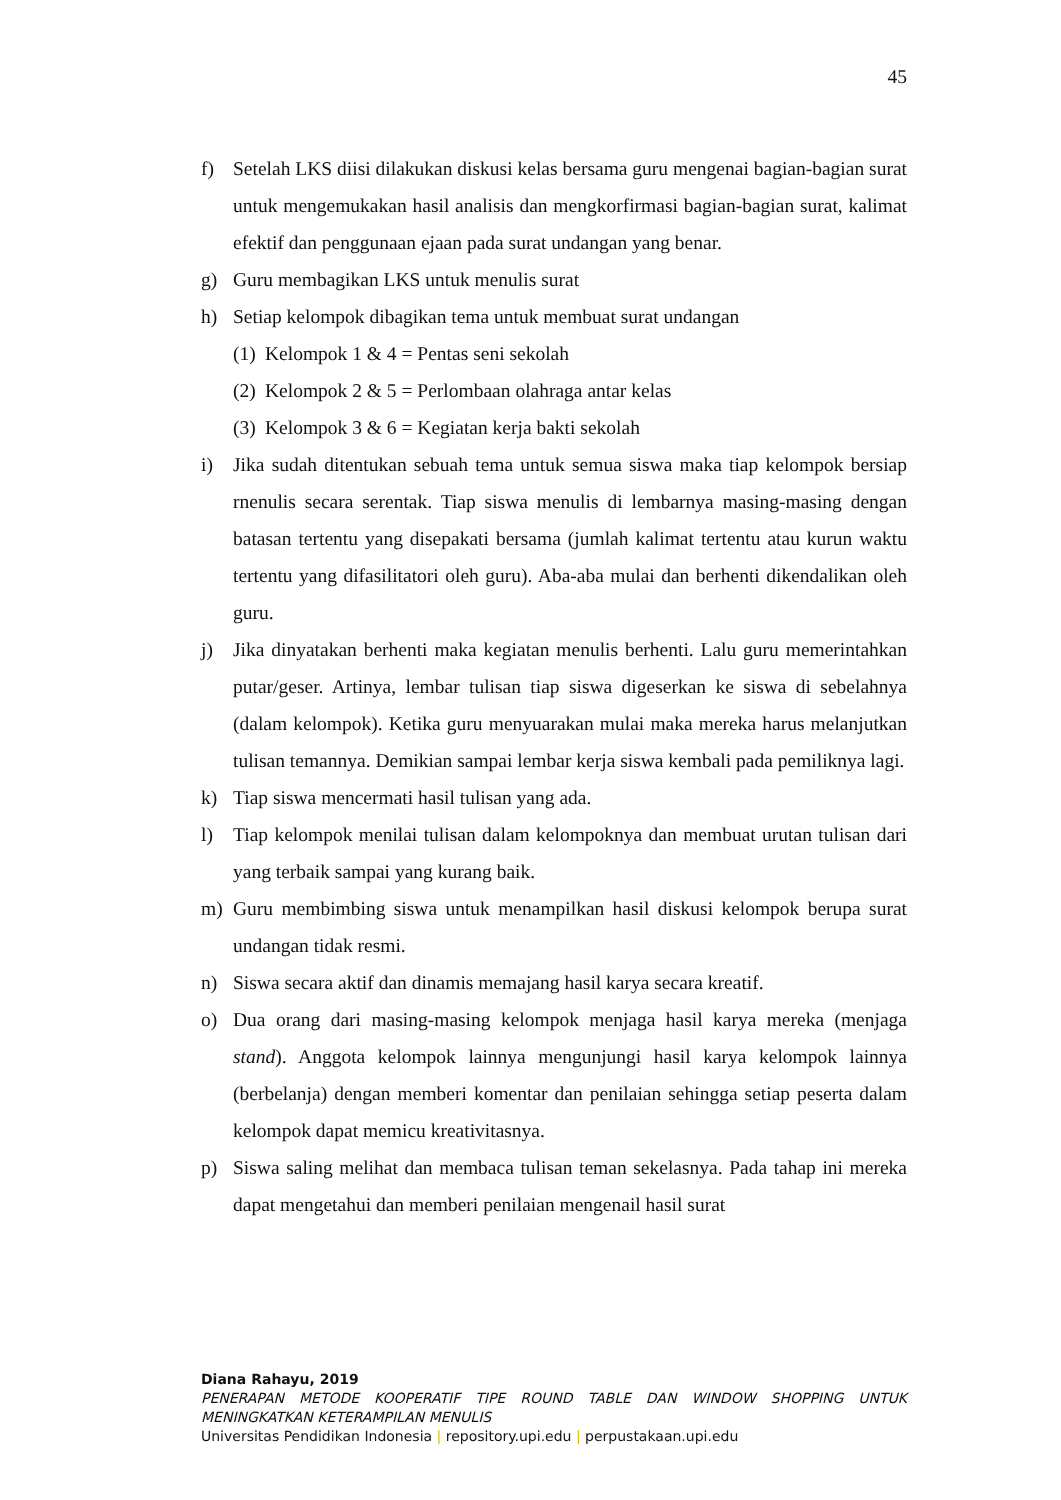45
f) Setelah LKS diisi dilakukan diskusi kelas bersama guru mengenai bagian-bagian surat untuk mengemukakan hasil analisis dan mengkorfirmasi bagian-bagian surat, kalimat efektif dan penggunaan ejaan pada surat undangan yang benar.
g) Guru membagikan LKS untuk menulis surat
h) Setiap kelompok dibagikan tema untuk membuat surat undangan
(1) Kelompok 1 & 4 = Pentas seni sekolah
(2) Kelompok 2 & 5 = Perlombaan olahraga antar kelas
(3) Kelompok 3 & 6 = Kegiatan kerja bakti sekolah
i) Jika sudah ditentukan sebuah tema untuk semua siswa maka tiap kelompok bersiap rnenulis secara serentak. Tiap siswa menulis di lembarnya masing-masing dengan batasan tertentu yang disepakati bersama (jumlah kalimat tertentu atau kurun waktu tertentu yang difasilitatori oleh guru). Aba-aba mulai dan berhenti dikendalikan oleh guru.
j) Jika dinyatakan berhenti maka kegiatan menulis berhenti. Lalu guru memerintahkan putar/geser. Artinya, lembar tulisan tiap siswa digeserkan ke siswa di sebelahnya (dalam kelompok). Ketika guru menyuarakan mulai maka mereka harus melanjutkan tulisan temannya. Demikian sampai lembar kerja siswa kembali pada pemiliknya lagi.
k) Tiap siswa mencermati hasil tulisan yang ada.
l) Tiap kelompok menilai tulisan dalam kelompoknya dan membuat urutan tulisan dari yang terbaik sampai yang kurang baik.
m) Guru membimbing siswa untuk menampilkan hasil diskusi kelompok berupa surat undangan tidak resmi.
n) Siswa secara aktif dan dinamis memajang hasil karya secara kreatif.
o) Dua orang dari masing-masing kelompok menjaga hasil karya mereka (menjaga stand). Anggota kelompok lainnya mengunjungi hasil karya kelompok lainnya (berbelanja) dengan memberi komentar dan penilaian sehingga setiap peserta dalam kelompok dapat memicu kreativitasnya.
p) Siswa saling melihat dan membaca tulisan teman sekelasnya. Pada tahap ini mereka dapat mengetahui dan memberi penilaian mengenail hasil surat
Diana Rahayu, 2019
PENERAPAN METODE KOOPERATIF TIPE ROUND TABLE DAN WINDOW SHOPPING UNTUK MENINGKATKAN KETERAMPILAN MENULIS
Universitas Pendidikan Indonesia | repository.upi.edu | perpustakaan.upi.edu